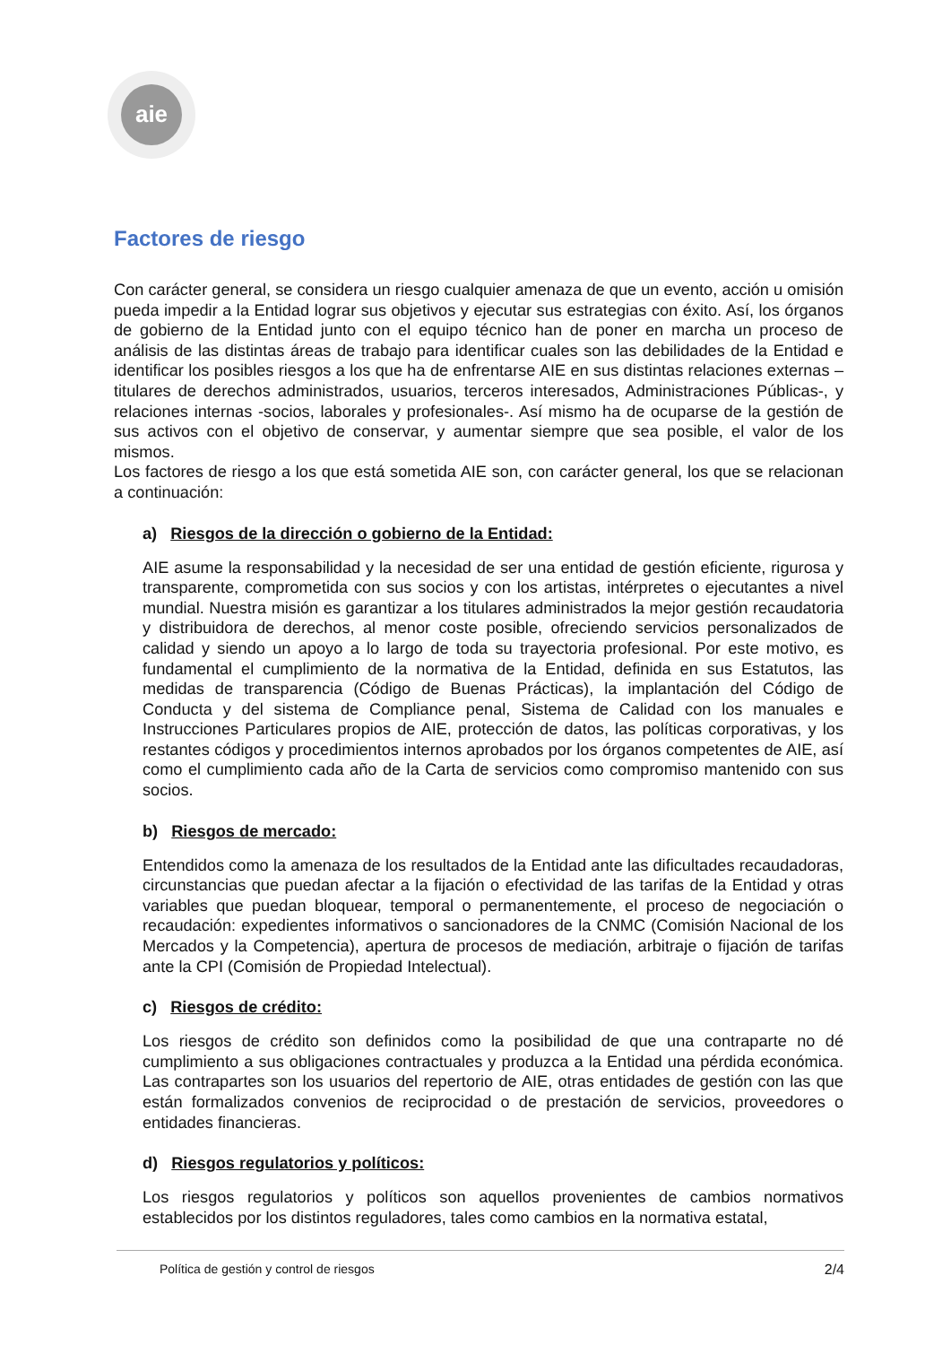aie
Factores de riesgo
Con carácter general, se considera un riesgo cualquier amenaza de que un evento, acción u omisión pueda impedir a la Entidad lograr sus objetivos y ejecutar sus estrategias con éxito. Así, los órganos de gobierno de la Entidad junto con el equipo técnico han de poner en marcha un proceso de análisis de las distintas áreas de trabajo para identificar cuales son las debilidades de la Entidad e identificar los posibles riesgos a los que ha de enfrentarse AIE en sus distintas relaciones externas –titulares de derechos administrados, usuarios, terceros interesados, Administraciones Públicas-, y relaciones internas -socios, laborales y profesionales-. Así mismo ha de ocuparse de la gestión de sus activos con el objetivo de conservar, y aumentar siempre que sea posible, el valor de los mismos.
Los factores de riesgo a los que está sometida AIE son, con carácter general, los que se relacionan a continuación:
a) Riesgos de la dirección o gobierno de la Entidad:
AIE asume la responsabilidad y la necesidad de ser una entidad de gestión eficiente, rigurosa y transparente, comprometida con sus socios y con los artistas, intérpretes o ejecutantes a nivel mundial. Nuestra misión es garantizar a los titulares administrados la mejor gestión recaudatoria y distribuidora de derechos, al menor coste posible, ofreciendo servicios personalizados de calidad y siendo un apoyo a lo largo de toda su trayectoria profesional. Por este motivo, es fundamental el cumplimiento de la normativa de la Entidad, definida en sus Estatutos, las medidas de transparencia (Código de Buenas Prácticas), la implantación del Código de Conducta y del sistema de Compliance penal, Sistema de Calidad con los manuales e Instrucciones Particulares propios de AIE, protección de datos, las políticas corporativas, y los restantes códigos y procedimientos internos aprobados por los órganos competentes de AIE, así como el cumplimiento cada año de la Carta de servicios como compromiso mantenido con sus socios.
b) Riesgos de mercado:
Entendidos como la amenaza de los resultados de la Entidad ante las dificultades recaudadoras, circunstancias que puedan afectar a la fijación o efectividad de las tarifas de la Entidad y otras variables que puedan bloquear, temporal o permanentemente, el proceso de negociación o recaudación: expedientes informativos o sancionadores de la CNMC (Comisión Nacional de los Mercados y la Competencia), apertura de procesos de mediación, arbitraje o fijación de tarifas ante la CPI (Comisión de Propiedad Intelectual).
c) Riesgos de crédito:
Los riesgos de crédito son definidos como la posibilidad de que una contraparte no dé cumplimiento a sus obligaciones contractuales y produzca a la Entidad una pérdida económica. Las contrapartes son los usuarios del repertorio de AIE, otras entidades de gestión con las que están formalizados convenios de reciprocidad o de prestación de servicios, proveedores o entidades financieras.
d) Riesgos regulatorios y políticos:
Los riesgos regulatorios y políticos son aquellos provenientes de cambios normativos establecidos por los distintos reguladores, tales como cambios en la normativa estatal,
Política de gestión y control de riesgos 2/4